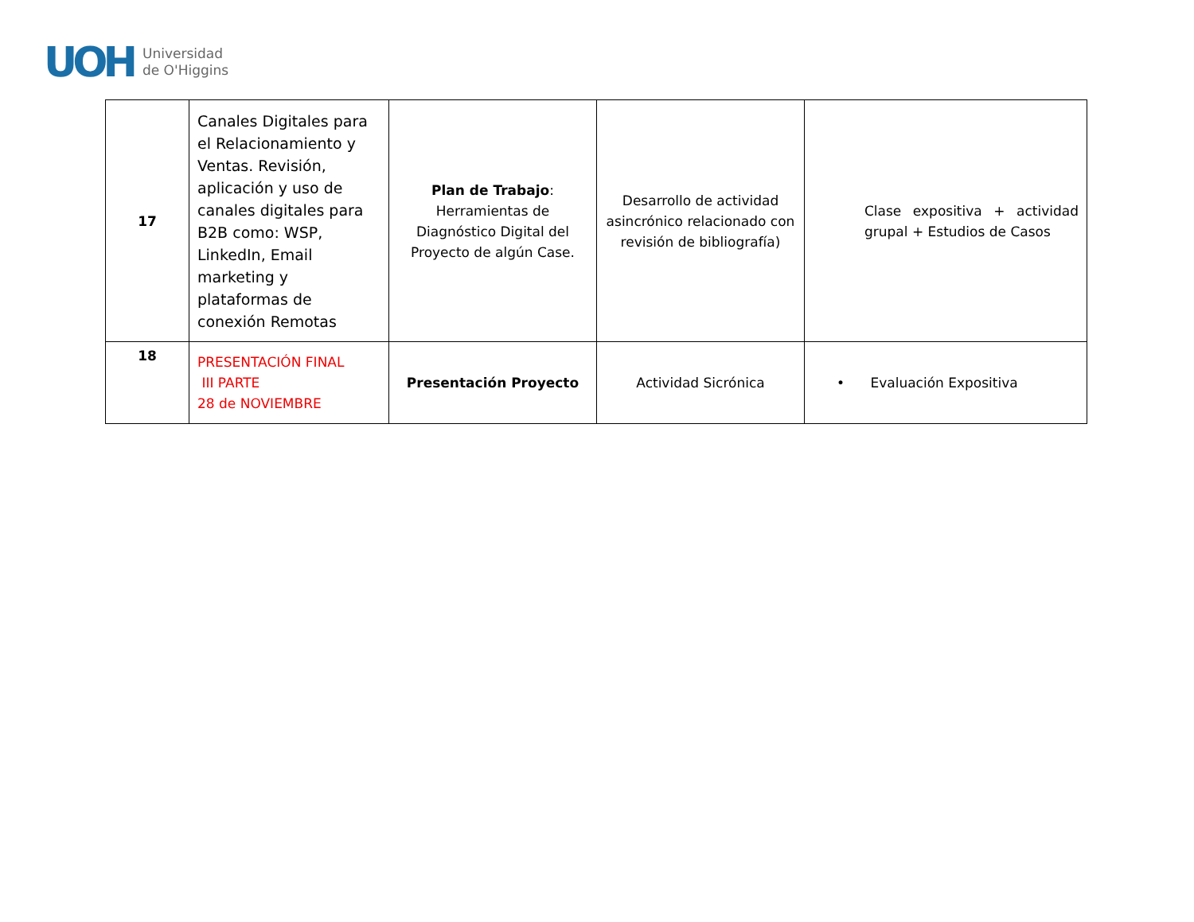UOH
Universidad
de O'Higgins
| 17 | Canales Digitales para el Relacionamiento y Ventas. Revisión, aplicación y uso de canales digitales para B2B como: WSP, LinkedIn, Email marketing y plataformas de conexión Remotas | Plan de Trabajo : Herramientas de Diagnóstico Digital del Proyecto de algún Case. | Desarrollo de actividad asincrónico relacionado con revisión de bibliografía) | Clase expositiva + actividad grupal + Estudios de Casos |
| 18 | PRESENTACIÓN FINAL III PARTE 28 de NOVIEMBRE | Presentación Proyecto | Actividad Sicrónica | • Evaluación Expositiva |